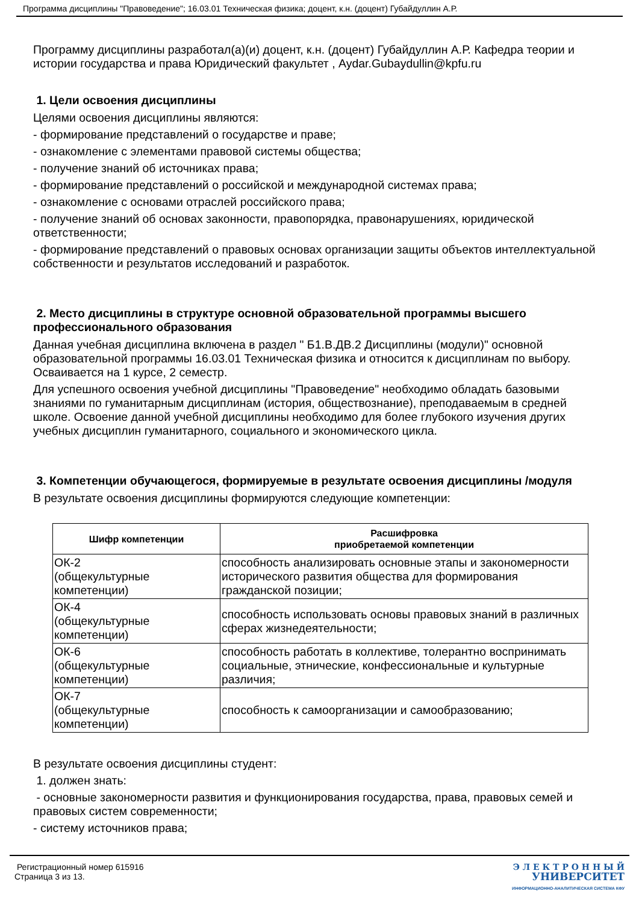Программа дисциплины "Правоведение"; 16.03.01 Техническая физика; доцент, к.н. (доцент) Губайдуллин А.Р.
Программу дисциплины разработал(а)(и) доцент, к.н. (доцент) Губайдуллин А.Р. Кафедра теории и истории государства и права Юридический факультет , Aydar.Gubaydullin@kpfu.ru
1. Цели освоения дисциплины
Целями освоения дисциплины являются:
- формирование представлений о государстве и праве;
- ознакомление с элементами правовой системы общества;
- получение знаний об источниках права;
- формирование представлений о российской и международной системах права;
- ознакомление с основами отраслей российского права;
- получение знаний об основах законности, правопорядка, правонарушениях, юридической ответственности;
- формирование представлений о правовых основах организации защиты объектов интеллектуальной собственности и результатов исследований и разработок.
2. Место дисциплины в структуре основной образовательной программы высшего профессионального образования
Данная учебная дисциплина включена в раздел " Б1.В.ДВ.2 Дисциплины (модули)" основной образовательной программы 16.03.01 Техническая физика и относится к дисциплинам по выбору. Осваивается на 1 курсе, 2 семестр.
Для успешного освоения учебной дисциплины "Правоведение" необходимо обладать базовыми знаниями по гуманитарным дисциплинам (история, обществознание), преподаваемым в средней школе. Освоение данной учебной дисциплины необходимо для более глубокого изучения других учебных дисциплин гуманитарного, социального и экономического цикла.
3. Компетенции обучающегося, формируемые в результате освоения дисциплины /модуля
В результате освоения дисциплины формируются следующие компетенции:
| Шифр компетенции | Расшифровка приобретаемой компетенции |
| --- | --- |
| ОК-2 (общекультурные компетенции) | способность анализировать основные этапы и закономерности исторического развития общества для формирования гражданской позиции; |
| ОК-4 (общекультурные компетенции) | способность использовать основы правовых знаний в различных сферах жизнедеятельности; |
| ОК-6 (общекультурные компетенции) | способность работать в коллективе, толерантно воспринимать социальные, этнические, конфессиональные и культурные различия; |
| ОК-7 (общекультурные компетенции) | способность к самоорганизации и самообразованию; |
В результате освоения дисциплины студент:
1. должен знать:
- основные закономерности развития и функционирования государства, права, правовых семей и правовых систем современности;
- систему источников права;
Регистрационный номер 615916
Страница 3 из 13.
Э Л Е К Т Р О Н Н Ы Й
УНИВЕРСИТЕТ
ИНФОРМАЦИОННО-АНАЛИТИЧЕСКАЯ СИСТЕМА КФУ